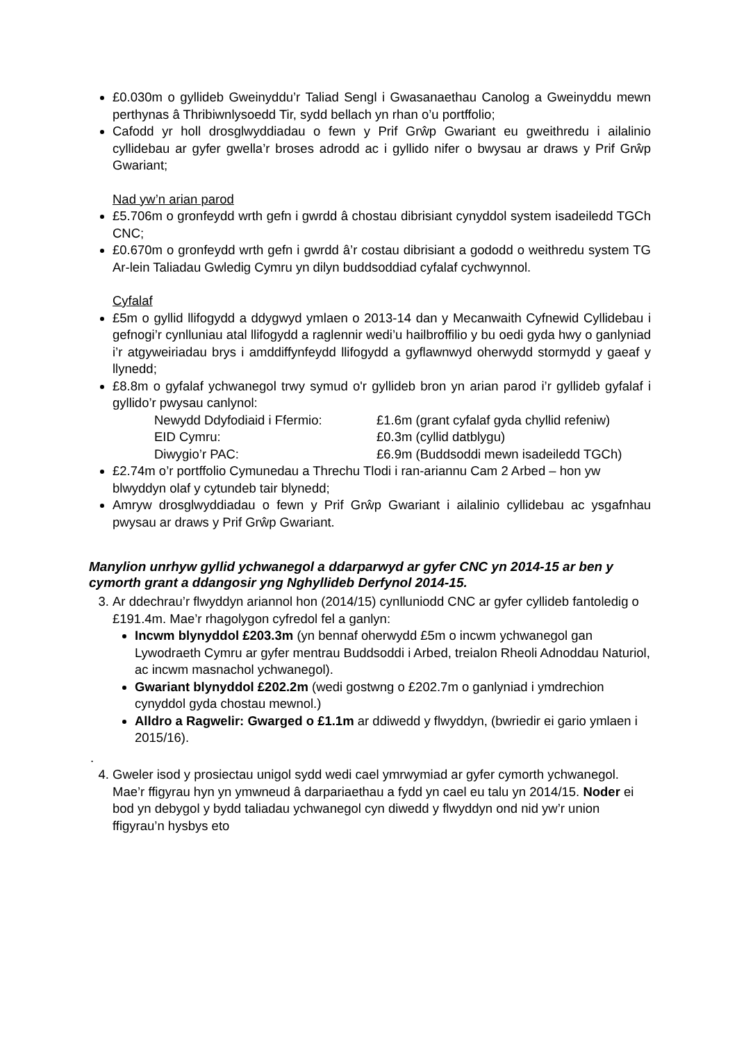£0.030m o gyllideb Gweinyddu’r Taliad Sengl i Gwasanaethau Canolog a Gweinyddu mewn perthynas â Thribiwnlysoedd Tir, sydd bellach yn rhan o’u portffolio;
Cafodd yr holl drosglwyddiadau o fewn y Prif Grŵp Gwariant eu gweithredu i ailalinio cyllidebau ar gyfer gwella’r broses adrodd ac i gyllido nifer o bwysau ar draws y Prif Grŵp Gwariant;
Nad yw’n arian parod
£5.706m o gronfeydd wrth gefn i gwrdd â chostau dibrisiant cynyddol system isadeiledd TGCh CNC;
£0.670m o gronfeydd wrth gefn i gwrdd â’r costau dibrisiant a gododd o weithredu system TG Ar-lein Taliadau Gwledig Cymru yn dilyn buddsoddiad cyfalaf cychwynnol.
Cyfalaf
£5m o gyllid llifogydd a ddygwyd ymlaen o 2013-14 dan y Mecanwaith Cyfnewid Cyllidebau i gefnogi’r cynlluniau atal llifogydd a raglennir wedi’u hailbroffilio y bu oedi gyda hwy o ganlyniad i’r atgyweiriadau brys i amddiffynfeydd llifogydd a gyflawnwyd oherwydd stormydd y gaeaf y llynedd;
£8.8m o gyfalaf ychwanegol trwy symud o'r gyllideb bron yn arian parod i’r gyllideb gyfalaf i gyllido’r pwysau canlynol:
Newydd Ddyfodiaid i Ffermio: £1.6m (grant cyfalaf gyda chyllid refeniw)
EID Cymru: £0.3m (cyllid datblygu)
Diwygio’r PAC: £6.9m (Buddsoddi mewn isadeiledd TGCh)
£2.74m o’r portffolio Cymunedau a Threchu Tlodi i ran-ariannu Cam 2 Arbed – hon yw blwyddyn olaf y cytundeb tair blynedd;
Amryw drosglwyddiadau o fewn y Prif Grŵp Gwariant i ailalinio cyllidebau ac ysgafnhau pwysau ar draws y Prif Grŵp Gwariant.
Manylion unrhyw gyllid ychwanegol a ddarparwyd ar gyfer CNC yn 2014-15 ar ben y cymorth grant a ddangosir yng Nghyllideb Derfynol 2014-15.
3. Ar ddechrau’r flwyddyn ariannol hon (2014/15) cynlluniodd CNC ar gyfer cyllideb fantoledig o £191.4m. Mae’r rhagolygon cyfredol fel a ganlyn:
Incwm blynyddol £203.3m (yn bennaf oherwydd £5m o incwm ychwanegol gan Lywodraeth Cymru ar gyfer mentrau Buddsoddi i Arbed, treialon Rheoli Adnoddau Naturiol, ac incwm masnachol ychwanegol).
Gwariant blynyddol £202.2m (wedi gostwng o £202.7m o ganlyniad i ymdrechion cynyddol gyda chostau mewnol.)
Alldro a Ragwelir: Gwarged o £1.1m ar ddiwedd y flwyddyn, (bwriedir ei gario ymlaen i 2015/16).
.
4. Gweler isod y prosiectau unigol sydd wedi cael ymrwymiad ar gyfer cymorth ychwanegol. Mae’r ffigyrau hyn yn ymwneud â darpariaethau a fydd yn cael eu talu yn 2014/15. Noder ei bod yn debygol y bydd taliadau ychwanegol cyn diwedd y flwyddyn ond nid yw’r union ffigyrau’n hysbys eto